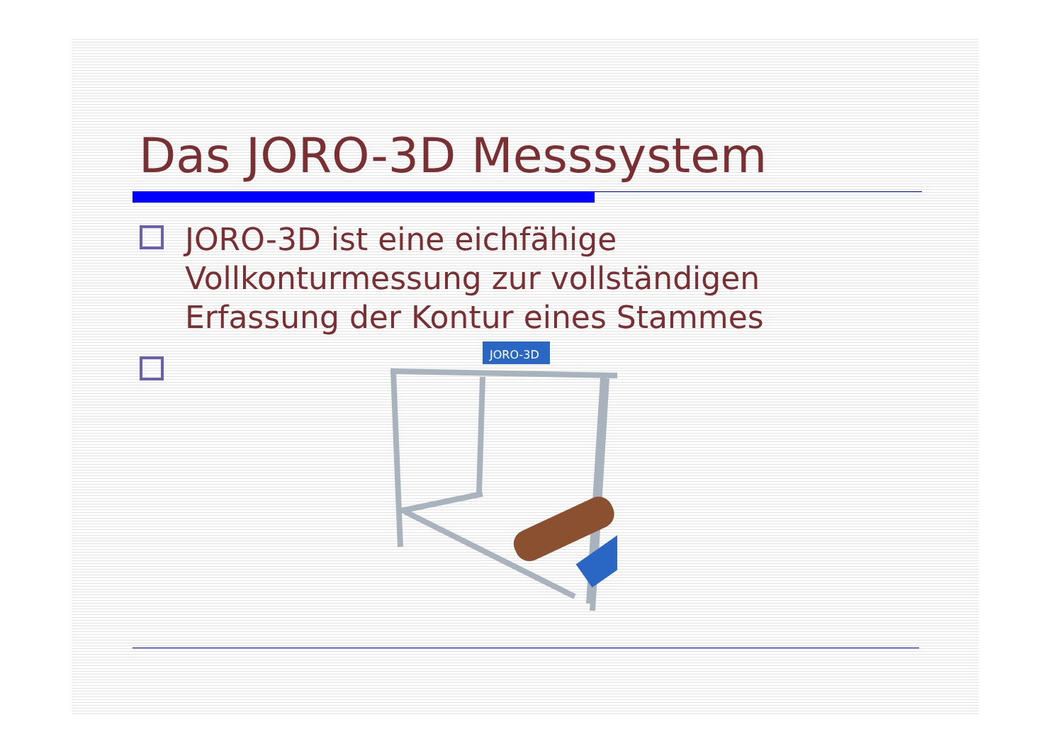Das JORO-3D Messsystem
JORO-3D ist eine eichfähige Vollkonturmessung zur vollständigen Erfassung der Kontur eines Stammes
JORO-3D